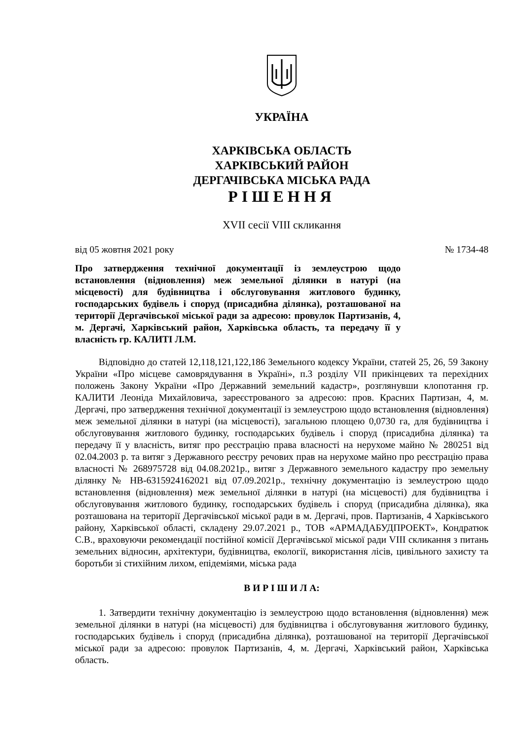УКРАЇНА
ХАРКІВСЬКА ОБЛАСТЬ
ХАРКІВСЬКИЙ РАЙОН
ДЕРГАЧІВСЬКА МІСЬКА РАДА
РІШЕННЯ
XVII сесії VIII скликання
від 05 жовтня 2021 року № 1734-48
Про затвердження технічної документації із землеустрою щодо встановлення (відновлення) меж земельної ділянки в натурі (на місцевості) для будівництва і обслуговування житлового будинку, господарських будівель і споруд (присадибна ділянка), розташованої на території Дергачівської міської ради за адресою: провулок Партизанів, 4, м. Дергачі, Харківський район, Харківська область, та передачу її у власність гр. КАЛИТІ Л.М.
Відповідно до статей 12,118,121,122,186 Земельного кодексу України, статей 25, 26, 59 Закону України «Про місцеве самоврядування в Україні», п.3 розділу VII прикінцевих та перехідних положень Закону України «Про Державний земельний кадастр», розглянувши клопотання гр. КАЛИТИ Леоніда Михайловича, зареєстрованого за адресою: пров. Красних Партизан, 4, м. Дергачі, про затвердження технічної документації із землеустрою щодо встановлення (відновлення) меж земельної ділянки в натурі (на місцевості), загальною площею 0,0730 га, для будівництва і обслуговування житлового будинку, господарських будівель і споруд (присадибна ділянка) та передачу її у власність, витяг про реєстрацію права власності на нерухоме майно № 280251 від 02.04.2003 р. та витяг з Державного реєстру речових прав на нерухоме майно про реєстрацію права власності № 268975728 від 04.08.2021р., витяг з Державного земельного кадастру про земельну ділянку № НВ-6315924162021 від 07.09.2021р., технічну документацію із землеустрою щодо встановлення (відновлення) меж земельної ділянки в натурі (на місцевості) для будівництва і обслуговування житлового будинку, господарських будівель і споруд (присадибна ділянка), яка розташована на території Дергачівської міської ради в м. Дергачі, пров. Партизанів, 4 Харківського району, Харківської області, складену 29.07.2021 р., ТОВ «АРМАДАБУДПРОЕКТ», Кондратюк С.В., враховуючи рекомендації постійної комісії Дергачівської міської ради VIII скликання з питань земельних відносин, архітектури, будівництва, екології, використання лісів, цивільного захисту та боротьби зі стихійним лихом, епідеміями, міська рада
В И Р І Ш И Л А:
1. Затвердити технічну документацію із землеустрою щодо встановлення (відновлення) меж земельної ділянки в натурі (на місцевості) для будівництва і обслуговування житлового будинку, господарських будівель і споруд (присадибна ділянка), розташованої на території Дергачівської міської ради за адресою: провулок Партизанів, 4, м. Дергачі, Харківський район, Харківська область.